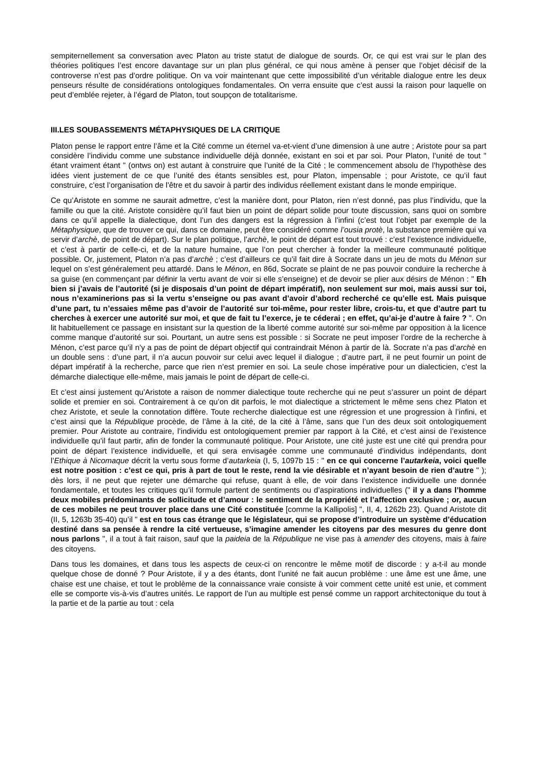sempiternellement sa conversation avec Platon au triste statut de dialogue de sourds. Or, ce qui est vrai sur le plan des théories politiques l’est encore davantage sur un plan plus général, ce qui nous amène à penser que l’objet décisif de la controverse n’est pas d’ordre politique. On va voir maintenant que cette impossibilité d’un véritable dialogue entre les deux penseurs résulte de considérations ontologiques fondamentales. On verra ensuite que c’est aussi la raison pour laquelle on peut d’emblée rejeter, à l’égard de Platon, tout soupçon de totalitarisme.
III.LES SOUBASSEMENTS MÉTAPHYSIQUES DE LA CRITIQUE
Platon pense le rapport entre l’âme et la Cité comme un éternel va-et-vient d’une dimension à une autre ; Aristote pour sa part considère l’individu comme une substance individuelle déjà donnée, existant en soi et par soi. Pour Platon, l’unité de tout " étant vraiment étant " (ontws on) est autant à construire que l’unité de la Cité ; le commencement absolu de l’hypothèse des idées vient justement de ce que l’unité des étants sensibles est, pour Platon, impensable ; pour Aristote, ce qu’il faut construire, c’est l’organisation de l’être et du savoir à partir des individus réellement existant dans le monde empirique.
Ce qu’Aristote en somme ne saurait admettre, c’est la manière dont, pour Platon, rien n’est donné, pas plus l’individu, que la famille ou que la cité. Aristote considère qu’il faut bien un point de départ solide pour toute discussion, sans quoi on sombre dans ce qu’il appelle la dialectique, dont l’un des dangers est la régression à l’infini (c’est tout l’objet par exemple de la Métaphysique, que de trouver ce qui, dans ce domaine, peut être considéré comme l’ousia protè, la substance première qui va servir d’archè, de point de départ). Sur le plan politique, l’archè, le point de départ est tout trouvé : c’est l’existence individuelle, et c’est à partir de celle-ci, et de la nature humaine, que l’on peut chercher à fonder la meilleure communauté politique possible. Or, justement, Platon n’a pas d’archè ; c’est d’ailleurs ce qu’il fait dire à Socrate dans un jeu de mots du Ménon sur lequel on s’est généralement peu attardé. Dans le Ménon, en 86d, Socrate se plaint de ne pas pouvoir conduire la recherche à sa guise (en commençant par définir la vertu avant de voir si elle s’enseigne) et de devoir se plier aux désirs de Ménon : " Eh bien si j’avais de l’autorité (si je disposais d’un point de départ impératif), non seulement sur moi, mais aussi sur toi, nous n’examinerions pas si la vertu s’enseigne ou pas avant d’avoir d’abord recherché ce qu’elle est. Mais puisque d’une part, tu n’essaies même pas d’avoir de l’autorité sur toi-même, pour rester libre, crois-tu, et que d’autre part tu cherches à exercer une autorité sur moi, et que de fait tu l’exerce, je te céderai ; en effet, qu’ai-je d’autre à faire ? ". On lit habituellement ce passage en insistant sur la question de la liberté comme autorité sur soi-même par opposition à la licence comme manque d’autorité sur soi. Pourtant, un autre sens est possible : si Socrate ne peut imposer l’ordre de la recherche à Ménon, c’est parce qu’il n’y a pas de point de départ objectif qui contraindrait Ménon à partir de là. Socrate n’a pas d’archè en un double sens : d’une part, il n’a aucun pouvoir sur celui avec lequel il dialogue ; d’autre part, il ne peut fournir un point de départ impératif à la recherche, parce que rien n’est premier en soi. La seule chose impérative pour un dialecticien, c’est la démarche dialectique elle-même, mais jamais le point de départ de celle-ci.
Et c’est ainsi justement qu’Aristote a raison de nommer dialectique toute recherche qui ne peut s’assurer un point de départ solide et premier en soi. Contrairement à ce qu’on dit parfois, le mot dialectique a strictement le même sens chez Platon et chez Aristote, et seule la connotation diffère. Toute recherche dialectique est une régression et une progression à l’infini, et c’est ainsi que la République procède, de l’âme à la cité, de la cité à l’âme, sans que l’un des deux soit ontologiquement premier. Pour Aristote au contraire, l’individu est ontologiquement premier par rapport à la Cité, et c’est ainsi de l’existence individuelle qu’il faut partir, afin de fonder la communauté politique. Pour Aristote, une cité juste est une cité qui prendra pour point de départ l’existence individuelle, et qui sera envisagée comme une communauté d’individus indépendants, dont l’Ethique à Nicomaque décrit la vertu sous forme d’autarkeia (I, 5, 1097b 15 : " en ce qui concerne l’autarkeia, voici quelle est notre position : c’est ce qui, pris à part de tout le reste, rend la vie désirable et n’ayant besoin de rien d’autre " ); dès lors, il ne peut que rejeter une démarche qui refuse, quant à elle, de voir dans l’existence individuelle une donnée fondamentale, et toutes les critiques qu’il formule partent de sentiments ou d’aspirations individuelles (" il y a dans l’homme deux mobiles prédominants de sollicitude et d’amour : le sentiment de la propriété et l’affection exclusive ; or, aucun de ces mobiles ne peut trouver place dans une Cité constituée [comme la Kallipolis] ", II, 4, 1262b 23). Quand Aristote dit (II, 5, 1263b 35-40) qu’il " est en tous cas étrange que le législateur, qui se propose d’introduire un système d’éducation destiné dans sa pensée à rendre la cité vertueuse, s’imagine amender les citoyens par des mesures du genre dont nous parlons ", il a tout à fait raison, sauf que la paideia de la République ne vise pas à amender des citoyens, mais à faire des citoyens.
Dans tous les domaines, et dans tous les aspects de ceux-ci on rencontre le même motif de discorde : y a-t-il au monde quelque chose de donné ? Pour Aristote, il y a des étants, dont l’unité ne fait aucun problème : une âme est une âme, une chaise est une chaise, et tout le problème de la connaissance vraie consiste à voir comment cette unité est unie, et comment elle se comporte vis-à-vis d’autres unités. Le rapport de l’un au multiple est pensé comme un rapport architectonique du tout à la partie et de la partie au tout : cela